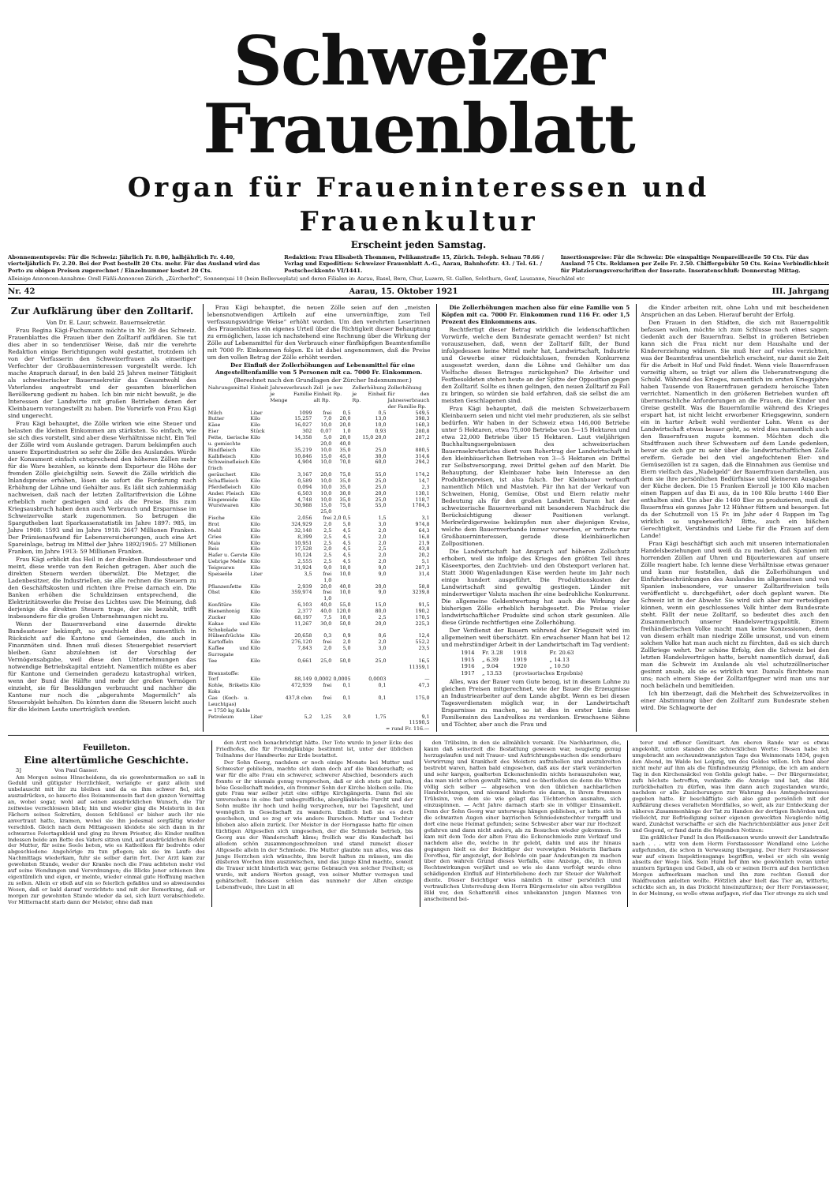Schweizer Frauenblatt
Organ für Fraueninteressen und Frauenkultur
Erscheint jeden Samstag.
Abonnementspreis: Für die Schweiz: Jährlich Fr. 8.80, halbjährlich Fr. 4.40, vierteljährlich Fr. 2.20. Bei der Post bestellt 20 Cts. mehr. Für das Ausland wird das Porto zu obigen Preisen zugerechnet / Einzelnummer kostet 20 Cts.
Redaktion: Frau Elisabeth Thommen, Pelikanstraße 15, Zürich. Teleph. Selnau 78.66 / Verlag und Expedition: Schweizer Frauenblatt A.-G., Aarau, Bahnhofstr. 43. / Tel. 61. / Postscheckkonto VI/1441.
Insertionspreise: Für die Schweiz: Die einspaltige Nonpareillezeile 50 Cts. Für das Ausland 75 Cts. Reklamen per Zeile Fr. 2.50. Chiffergebühr 50 Cts. Keine Verbindlichkeit für Platzierungsvorschriften der Inserate. Inseratenschluß: Donnerstag Mittag.
Alleinige Annoncen-Annahme: Orell Füßli-Annoncen Zürich, „Zürcherhof“, Sonnenquai 10 (beim Bellevueplatz) und deren Filialen in: Aarau, Basel, Bern, Chur, Luzern, St. Gallen, Solothurn, Genf, Lausanne, Neuchâtel etc
Nr. 42 Aarau, 15. Oktober 1921 III. Jahrgang
Zur Aufklärung über den Zolltarif.
Von Dr. E. Laur, schweiz. Bauernsekretär.
Frau Regina Kägi-Fuchsmann möchte in Nr. 39 des Schweiz. Frauenblattes die Frauen über den Zolltarif aufklären. Sie tut dies aber in so tendenziöser Weise, daß mir die verehrte Redaktion einige Berichtigungen wohl gestattet, trotzdem ich von der Verfasserin den Schweizerfrauen als einseitiger Verfechter der Großbauerninteressen vorgestellt werde. Ich mache Anspruch darauf, in den bald 25 Jahren meiner Tätigkeit als schweizerischer Bauernsekretär das Gesamtwohl des Vaterlandes angestrebt und der gesamten bäuerlichen Bevölkerung gedient zu haben. Ich bin mir nicht bewußt, je die Interessen der Landwirte mit großen Betrieben denen der Kleinbauern vorangestellt zu haben. Die Vorwürfe von Frau Kägi sind ungerecht.
Frau Kägi behauptet, die Zölle wirken wie eine Steuer und belasten die kleinen Einkommen am stärksten. So einfach, wie sie sich dies vorstellt, sind aber diese Verhältnisse nicht. Ein Teil der Zölle wird vom Auslande getragen. Darum bekämpfen auch unsere Exportindustrien so sehr die Zölle des Auslandes. Würde der Konsument einfach entsprechend den höheren Zöllen mehr für die Ware bezahlen, so könnte dem Exporteur die Höhe der fremden Zölle gleichgültig sein. Soweit die Zölle wirklich die Inlandspreise erhöhen, lösen sie sofort die Forderung nach Erhöhung der Löhne und Gehälter aus. Es läßt sich zahlenmäßig nachweisen, daß nach der letzten Zolltarifrevision die Löhne erheblich mehr gestiegen sind als die Preise. Bis zum Kriegsausbruch haben denn auch Verbrauch und Ersparnisse im Schweizervolke stark zugenommen. So betrugen die Spargutheben laut Sparkassenstatistik im Jahre 1897: 985, im Jahre 1908: 1593 und im Jahre 1918: 2647 Millionen Franken. Der Prämienaufwand für Lebensversicherungen, auch eine Art Spareinlage, betrug im Mittel der Jahre 1892/1905: 27 Millionen Franken, im Jahre 1913: 59 Millionen Franken.
Frau Kägi erblickt das Heil in der direkten Bundessteuer und meint, diese werde von den Reichen getragen. Aber auch die direkten Steuern werden überwälzt. Die Metzger, die Ladenbesitzer, die Industriellen, sie alle rechnen die Steuern zu den Geschäftskosten und richten ihre Preise darnach ein. Die Banken erhöhen die Schuldzinsen entsprechend, die Elektrizitätswerke die Preise des Lichtes usw. Die Meinung, daß derjenige die direkten Steuern trage, der sie bezahlt, trifft insbesondere für die großen Unternehmungen nicht zu.
Wenn der Bauernverband eine dauernde direkte Bundessteuer bekämpft, so geschieht dies namentlich in Rücksicht auf die Kantone und Gemeinden, die auch in Finanznöten sind. Ihnen muß dieses Steuergebiet reserviert bleiben. Ganz abzulehnen ist der Vorschlag der Vermögensabgabe, weil diese den Unternehmungen das notwendige Betriebskapital entzieht. Namentlich müßte es aber für Kantone und Gemeinden geradezu katastrophal wirken, wenn der Bund die Hälfte und mehr der großen Vermögen einzieht, sie für Besoldungen verbraucht und nachher die Kantone nur noch die „abgerahmte Magermilch“ als Steuerobjekt behalten. Da könnten dann die Steuern leicht auch für die kleinen Leute unerträglich werden.
Frau Kägi behauptet, die neuen Zölle seien auf den „meisten lebensnotwendigen Artikeln auf eine unvernünftige, zum Teil verfassungswidrige Weise“ erhöht worden. Um den verehrten Leserinnen des Frauenblattes ein eigenes Urteil über die Richtigkeit dieser Behauptung zu ermöglichen, lasse ich nachstehend eine Rechnung über die Wirkung der Zölle auf Lebensmittel für den Verbrauch einer fünfköpfigen Beamtenfamilie mit 7000 Fr. Einkommen folgen. Es ist dabei angenommen, daß die Preise um den vollen Betrag der Zölle erhöht werden.
Der Einfluß der Zollerhöhungen auf Lebensmittel für eine Angestelltenfamilie von 5 Personen mit ca. 7000 Fr. Einkommen.
(Berechnet nach den Grundlagen der Zürcher Indexnummer.)
| Nahrungsmittel | Einheit | Jahresverbrauch je Familie Menge | Zoll je Einheit alt Rp. | neu Rp. | Zollerhöhung je Einheit Rp. | Zollerhöhung für den Jahresverbrauch der Familie Rp. |
| --- | --- | --- | --- | --- | --- | --- |
| Milch | Liter | 1099 | frei | 0,5 | 0,5 | 549,5 |
| Butter | Kilo | 15,257 | 7,0 | 20,0 | 13,0 | 398,3 |
| Käse | Kilo | 16,027 | 10,0 | 20,0 | 10,0 | 160,3 |
| Eier | Stück | 302 | 0,07 | 1,0 | 0,93 | 280,8 |
| Fette, tierische u. gemischte | Kilo | 14,358 | 5,0 20,0 | 20,0 40,0 | 15,0 20,0 | 287,2 |
| Rindfleisch | Kilo | 35,219 | 10,0 | 35,0 | 25,0 | 880,5 |
| Kalbfleisch | Kilo | 10,846 | 15,0 | 45,0 | 30,0 | 314,6 |
| Schweinefleisch frisch | Kilo | 4,904 | 10,0 | 70,0 | 60,0 | 294,2 |
| geräuchert | Kilo | 3,167 | 20,0 | 75,0 | 55,0 | 174,2 |
| Schaffleisch | Kilo | 0,589 | 10,0 | 35,0 | 25,0 | 14,7 |
| Pferdefleisch | Kilo | 0,094 | 10,0 | 35,0 | 25,0 | 2,3 |
| Ander. Fleisch | Kilo | 6,503 | 10,0 | 30,0 | 20,0 | 130,1 |
| Eingeweide | Kilo | 4,748 | 10,0 | 35,0 | 25,0 | 118,7 |
| Wurstwaren | Kilo | 30,988 | 15,0 25,0 | 75,0 | 55,0 | 1704,3 |
| Fische | Kilo | 2,056 | frei | 2,0 0,5 | 1,5 | 3,1 |
| Brot | Kilo | 324,929 | 2,0 | 5,0 | 3,0 | 974,8 |
| Mehl | Kilo | 32,148 | 2,5 | 4,5 | 2,0 | 64,3 |
| Gries | Kilo | 8,399 | 2,5 | 4,5 | 2,0 | 16,8 |
| Mais | Kilo | 10,951 | 2,5 | 4,5 | 2,0 | 21,9 |
| Reis | Kilo | 17,528 | 2,0 | 4,5 | 2,5 | 43,8 |
| Hafer u. Gerste | Kilo | 10,124 | 2,5 | 4,5 | 2,0 | 20,2 |
| Uebrige Mehle | Kilo | 2,555 | 2,5 | 4,5 | 2,0 | 5,1 |
| Teigwaren | Kilo | 31,924 | 9,0 | 18,0 | 9,0 | 287,3 |
| Speiseöle | Liter | 3,5 | frei 1,0 | 10,0 | 9,0 | 31,4 |
| Pflanzenfette | Kilo | 2,939 | 20,0 | 40,0 | 20,0 | 58,8 |
| Obst | Kilo | 359,974 | frei 1,0 | 10,0 | 9,0 | 3239,8 |
| Konfitüre | Kilo | 6,103 | 40,0 | 55,0 | 15,0 | 91,5 |
| Bienenhonig | Kilo | 2,377 | 40,0 | 120,0 | 80,0 | 190,2 |
| Zucker | Kilo | 68,197 | 7,5 | 10,0 | 2,5 | 170,5 |
| Kakao und Schokolade | Kilo | 11,267 | 30,0 | 50,0 | 20,0 | 225,3 |
| Hülsenfrüchte | Kilo | 20,658 | 0,3 | 0,9 | 0,6 | 12,4 |
| Kartoffeln | Kilo | 276,120 | frei | 2,0 | 2,0 | 552,2 |
| Kaffee und Surrogate | Kilo | 7,843 | 2,0 | 5,0 | 3,0 | 23,5 |
| Tee | Kilo | 0,661 | 25,0 | 50,0 | 25,0 | 16,5 |
| | | | | | | 11359,1 |
| Brennstoffe: | | | | | | |
| Torf | Kilo | 88,149 | 0,0002 | 0,0005 | 0,0003 | — |
| Kohle, Briketts Koks | Kilo | 472,939 | frei | 0,1 | 0,1 | 47,3 |
| Gas (Koch- u. Leuchtgas) | | 437,8 cbm | frei | 0,1 | 0,1 | 175,0 |
| = 1750 kg Kohle | | | | | | |
| Petroleum | Liter | 5,2 | 1,25 | 3,0 | 1,75 | 9,1 |
| | | | | | | 11590,5 |
| = rund Fr. 116.— | | | | | | |
Die Zollerhöhungen machen also für eine Familie von 5 Köpfen mit ca. 7000 Fr. Einkommen rund 116 Fr. oder 1,5 Prozent des Einkommens aus.
Rechtfertigt dieser Betrag wirklich die leidenschaftlichen Vorwürfe, welche dem Bundesrate gemacht werden? Ist nicht vorauszusehen, daß, wenn der Zolltarif fällt, der Bund infolgedessen keine Mittel mehr hat, Landwirtschaft, Industrie und Gewerbe einer rücksichtslosen, fremden Konkurrenz ausgesetzt werden, dann die Löhne und Gehälter um das Vielfache dieses Betrages zurückgehen? Die Arbeiter und Festbesoldeten stehen heute an der Spitze der Opposition gegen den Zolltarif. Sollte es ihnen gelingen, den neuen Zolltarif zu Fall zu bringen, so würden sie bald erfahren, daß sie selbst die am meisten Geschlagenen sind.
Frau Kägi behauptet, daß die meisten Schweizerbauern Kleinbauern seien und nicht viel mehr produzieren, als sie selbst bedürfen. Wir haben in der Schweiz etwa 146,000 Betriebe unter 5 Hektaren, etwa 75,000 Betriebe von 5—15 Hektaren und etwa 22,000 Betriebe über 15 Hektaren. Laut vieljährigen Buchhaltungsergebnissen des schweizerischen Bauernsekretariates dient vom Rohertrag der Landwirtschaft in den kleinbäuerlichen Betrieben von 3—5 Hektaren ein Drittel zur Selbstversorgung, zwei Drittel gehen auf den Markt. Die Behauptung, der Kleinbauer habe kein Interesse an den Produktenpreisen, ist also falsch. Der Kleinbauer verkauft namentlich Milch und Mastvieh. Für ihn hat der Verkauf von Schweinen, Honig, Gemüse, Obst und Eiern relativ mehr Bedeutung als für den großen Landwirt. Darum hat der schweizerische Bauernverband mit besonderem Nachdruck die Berücksichtigung dieser Positionen verlangt. Merkwürdigerweise bekämpfen nun aber diejenigen Kreise, welche dem Bauernverbande immer vorwerfen, er vertrete nur Großbauerninteressen, gerade diese kleinbäuerlichen Zollpositionen.
Die Landwirtschaft hat Anspruch auf höheren Zollschutz erhoben, weil sie infolge des Krieges den größten Teil ihres Käseexportes, den Zuchtvieh- und den Obstexport verloren hat. Statt 3000 Wagenladungen Käse werden heute im Jahr noch einige hundert ausgeführt. Die Produktionskosten der Landwirtschaft sind gewaltig gestiegen. Länder mit minderwertiger Valuta machen ihr eine bedrohliche Konkurrenz. Die allgemeine Geldentwertung hat auch die Wirkung der bisherigen Zölle erheblich herabgesetzt. Die Preise vieler landwirtschaftlicher Produkte sind schon stark gesunken. Alle diese Gründe rechtfertigen eine Zollerhöhung.
Der Verdienst der Bauern während der Kriegszeit wird im allgemeinen weit überschätzt. Ein erwachsener Mann hat bei 12 und mehrstündiger Arbeit in der Landwirtschaft im Tag verdient:
| 1914 | Fr. 3.28 | 1918 | Fr. 20.63 |
| 1915 | „ 6.39 | 1919 | „ 14.13 |
| 1916 | „ 9.04 | 1920 | „ 10.50 |
| 1917 | „ 13.53 | (provisorisches Ergebnis) | |
Alles, was der Bauer vom Gute bezog, ist in diesem Lohne zu gleichen Preisen mitgerechnet, wie der Bauer die Erzeugnisse an Industriearbeiter auf dem Lande abgibt. Wenn es bei diesen Tagesverdiensten möglich war, in der Landwirtschaft Ersparnisse zu machen, so ist dies in erster Linie dem Familiensinn des Landvolkes zu verdanken. Erwachsene Söhne und Töchter, aber auch die Frau und
die Kinder arbeiten mit, ohne Lohn und mit bescheidenen Ansprüchen an das Leben. Hierauf beruht der Erfolg.
Den Frauen in den Städten, die sich mit Bauernpolitik befassen wollen, möchte ich zum Schlusse noch eines sagen: Gedenkt auch der Bauernfrau. Selbst in größeren Betrieben kann sich die Frau nicht nur dem Haushalte und der Kindererziehung widmen. Sie muß hier auf vieles verzichten, was der Beamtenfrau unentbehrlich erscheint, nur damit sie Zeit für die Arbeit in Hof und Feld findet. Wenn viele Bauernfrauen vorzeitig altern, so trägt vor allem die Ueberanstrengung die Schuld. Während des Krieges, namentlich im ersten Kriegsjahre haben Tausende von Bauernfrauen geradezu heroische Taten verrichtet. Namentlich in den größeren Betrieben wurden oft übermenschliche Anforderungen an die Frauen, die Kinder und Greise gestellt. Was die Bauernfamilie während des Krieges erspart hat, ist nicht leicht erworbener Kriegsgewinn, sondern ein in harter Arbeit wohl verdienter Lohn. Wenn es der Landwirtschaft etwas besser geht, so wird dies namentlich auch den Bauernfrauen zugute kommen. Möchten doch die Stadtfrauen auch ihrer Schwestern auf dem Lande gedenken, bevor sie sich gar zu sehr über die landwirtschaftlichen Zölle ereifern. Gerade bei den viel angefochtenen Eier- und Gemüsezöllen ist zu sagen, daß die Einnahmen aus Gemüse und Eiern vielfach das „Nadelgeld“ der Bauernfrauen darstellen, aus dem sie ihre persönlichen Bedürfnisse und kleineren Ausgaben der Küche decken. Die 15 Franken Eierzoll je 100 Kilo machen einen Rappen auf das Ei aus, da in 100 Kilo brutto 1460 Eier enthalten sind. Um aber die 1460 Eier zu produzieren, muß die Bauernfrau ein ganzes Jahr 12 Hühner füttern und besorgen. Ist da der Schutzzoll von 15 Fr. im Jahr oder 4 Rappen im Tag wirklich so ungeheuerlich? Bitte, auch ein bißchen Gerechtigkeit, Verständnis und Liebe für die Frauen auf dem Lande!
Frau Kägi beschäftigt sich auch mit unseren internationalen Handelsbeziehungen und weiß da zu melden, daß Spanien mit horrenden Zöllen auf Uhren und Bijouteriewaren auf unsere Zölle reagiert habe. Ich kenne diese Verhältnisse etwas genauer und kann nur feststellen, daß die Zollerhöhungen und Einfuhrbeschränkungen des Auslandes im allgemeinen und von Spanien insbesondere, vor unserer Zolltarifrevision teils veröffentlicht u. durchgeführt, oder doch geplant waren. Die Schweiz ist in der Abwehr. Sie wird sich aber nur verteidigen können, wenn ein geschlossenes Volk hinter dem Bundesrate steht. Fällt der neue Zolltarif, so bedeutet dies auch den Zusammenbruch unserer Handelsvertragspolitik. Einem freihändlerischen Volke macht man keine Konzessionen, denn von diesem erhält man niedrige Zölle umsonst, und von einem solchen Volke hat man auch nicht zu fürchten, daß es sich durch Zollkriege wehrt. Der schöne Erfolg, den die Schweiz bei den letzten Handelsverträgen hatte, beruht namentlich darauf, daß man die Schweiz im Auslande als viel schutzzöllnerischer gesinnt ansah, als sie es wirklich war. Damals fürchtete man uns; nach einem Siege der Zolltarifgegner wird man uns nur noch belächeln und bemitleiden.
Ich bin überzeugt, daß die Mehrheit des Schweizervolkes in einer Abstimmung über den Zolltarif zum Bundesrate stehen wird. Die Schlagworte der
Feuilleton.
Eine altertümliche Geschichte.
3] Von Paul Gasser.
Am Morgen seines Hinscheidens, da sie gewohntermaßen so saß in Geduld und gütigster Herzlichkeit, verlangte er ganz allein und unbelauscht mit ihr zu bleiben und da es ihm schwer fiel, sich auszudrücken, so bauerte dies Beisammensein fast den ganzen Vormittag an, wobei sogar, wohl auf seinen ausdrücklichen Wunsch, die Tür zeitweise verschlossen blieb; hin und wieder ging die Meisterin in den Fächern seines Sekretärs, dessen Schlüssel er bisher auch ihr nie anvertraut hatte, kramen, wobei sie ihn jedesmal sorgfältig wieder verschloß. Gleich nach dem Mittagessen kleidete sie sich dann in ihr schwarzes Feiertagskleid und ging zu ihrem Priester, die Kinder mußten indessen beide am Bette des Vaters sitzen und, auf ausdrücklichen Befehl der Mutter, für seine Seele beten, wie es Katholiken für bedrohte oder abgeschiedene Angehörige zu tun pflegen; als sie im Laufe des Nachmittags wiederkam, fuhr sie selber darin fort. Der Arzt kam zur gewohnten Stunde, weder der Kranke noch die Frau achteten mehr viel auf seine Wendungen und Verordnungen; die Blicke jener schienen ihm eigentümlich und eigen, er meinte, wieder einmal gute Hoffnung machen zu sollen. Allein er stieß auf ein so feierlich gefaßtes und so abweisendes Wesen, daß er bald darauf verzichtete und mit der Bemerkung, daß er morgen zur gewohnten Stunde wieder da sei, sich kurz verabschiedete. Vor Mitternacht starb dann der Meister, ohne daß man
den Arzt noch benachrichtigt hätte. Der Tote wurde in jener Ecke des Friedhofes, die für Fremdgläubige bestimmt ist, unter der üblichen Teilnahme der Handwerke zur Erde bestattet.
Der Sohn Georg, nachdem er noch einige Monate bei Mutter und Schwester geblieben, machte sich dann doch auf die Wanderschaft; es war für die alte Frau ein schwerer, schwerer Abschied, besonders auch fonnte er ihr niemals genug versprechen, daß er sich stets gut halten, böse Gesellschaft meiden, ein frommer Sohn der Kirche bleiben solle. Die gute Frau war selber jetzt eine eifrige Kirchgängerin. Dann fiel sie unversehens in eine fast unbegreifliche, abergläubische Furcht und der Sohn mußte ihr hoch und heilig versprechen, nur bei Tageslicht, und womöglich in Gesellschaft zu wandern. Endlich ließ sie es doch geschehen, und so zog er wie andere Burschen. Mutter und Tochter blieben also allein zurück. Der Meister in der Horngasse hatte für einen tüchtigen Altgesellen sich umgesehen, der die Schmiede betrieb, bis Georg aus der Wanderschaft käme; freilich war die Kundschaft bei alledem schön zusammengeschmolzen und stand zumeist dieser Altgeselle allein in der Schmiede. Die Mutter glaubte nun alles, was das junge Herzchen sich wünschte, ihm bereit halten zu müssen, um die düsteren Wochen ihm auszuwischen, und das junge Kind machte, soweit die Trauer nicht hinderlich war, gerne Gebrauch von solcher Freiheit; es wurde, mit andern Worten gesagt, von seiner Mutter verzogen und gehätschelt. Indessen schien das nunmehr der Alten einzige Lebensfreude, ihre Lust in all
den Trübsinn, in den sie allmählich versank. Die Nachbarinnen, die, kaum daß seinerzeit die Bestattung gewesen war, neugierig genug herzugelaufen und mit Trauer- und Aufrichtungsbesuchen die sonderbare Verwirrung und Krankheit des Meisters aufzuhellen und auszubreiten bestrebt waren, hatten bald eingesehen, daß aus der stark veränderten und sehr kargen, gealterten Eckenschmiedin nichts herauszuholen war, das man nicht schon gewußt hätte, und so überließen sie denn die Witwe völlig sich selber — abgesehen von den üblichen nachbarlichen Handreichungen, und niemand hinderte sie daran, in ihrem frommen Trübsinn, von dem sie wie gelagt das Töchterchen ausnahm, sich einzuspinnen. — Acht Jahre darnach starb sie in völliger Einsamkeit. Denn der Sohn Georg war unterwegs hängen geblieben, er hatte sich in die schwarzen Augen einer bayrischen Schmiedenstochter vergafft und dort eine neue Heimat gefunden; seine Schwester aber war zur Hochzeit gefahren und dann nicht anders, als zu Besuchen wieder gekommen. So kam mit dem Tode der alten Frau die Eckenschmiede zum Verkauf und nachdem also die, welche in ihr gelebt, dahin und aus ihr hinaus gegangen hielt es der Beichtiger der verewigten Meisterin Barbara Dorothea, für angezeigt, der Behörde ein paar Andeutungen zu machen über den wahren Grund dieses Verfalls, eine Anzeige, die, in ihren Rechtswirkungen verjährt und so wie sie dann verfolgt wurde ohne schädigenden Einfluß auf Hinterbliebene doch zur Steuer der Wahrheit diente. Dieser Beichtiger wies nämlich in einer persönlich und vertraulichen Unterredung dem Herrn Bürgermeister ein altes vergilbtes Bild vor, den Schattenriß eines unbekannten jungen Mannes von anscheinend bei-
terer und offener Gemütsart. Am oberen Rande war es etwas angekohlt, unten standen die schrecklichen Worte: Diesen habe ich umgebracht am sechsundzwanzigsten Tage des Weinmonats 1834, gegen den Abend, im Walde bei Leipzig, um des Geldes willen. Ich fand aber nicht mehr auf ihm als die fünfundneunzig Pfennige, die ich am andern Tag in den Kirchensäckel von Gohlis gelegt habe. — Der Bürgermeister, aufs höchste betroffen, verdankte die Anzeige und bat, das Bild zurückbehalten zu dürfen, was ihm dann auch zugestanden wurde, nachdem er alle Zusicherungen zur Wahrung des Amtsgeheimnisses gegeben hatte. Er beschäftigte sich also ganz persönlich mit der Aufklärung dieses veralteten Mordfalles, so weit, als zur Entdeckung der näheren Zusammenhänge der Tat zu Handen der dortigen Behörden und, vielleicht, zur Befriedigung seiner eigenen geweckten Neugierde nötig ward. Zunächst verschaffte er sich die Nachrichtenblätter aus jener Zeit und Gegend, er fand darin die folgenden Notizen:
Ein gräßlicher Fund! In den Pleißenauen wurde unweit der Landstraße nach . . . witz von dem Herrn Forstassessor Wendland eine Leiche aufgefunden, die schon in Verwesung übergang. Der Herr Forstassessor war auf einem Inspektionsgange begriffen, wobei er sich ein wenig abseits der Wege ließ. Sein Hund lief ihm wie gewöhnlich voran unter muntern Sprüngen und Gebell, als ob er seinen Herrn auf den herrlichen Morgen aufmerksam machen und ihn zum rechten Genuß der Waldfreuden anleiten wollte. Plötzlich aber hielt das Tier an, witterte, schickte sich an, in das Dickicht hineinzufürzen; der Herr Forstassessor, in der Meinung, es wolle etwas aufjagen, rief das Tier strenge zu sich und